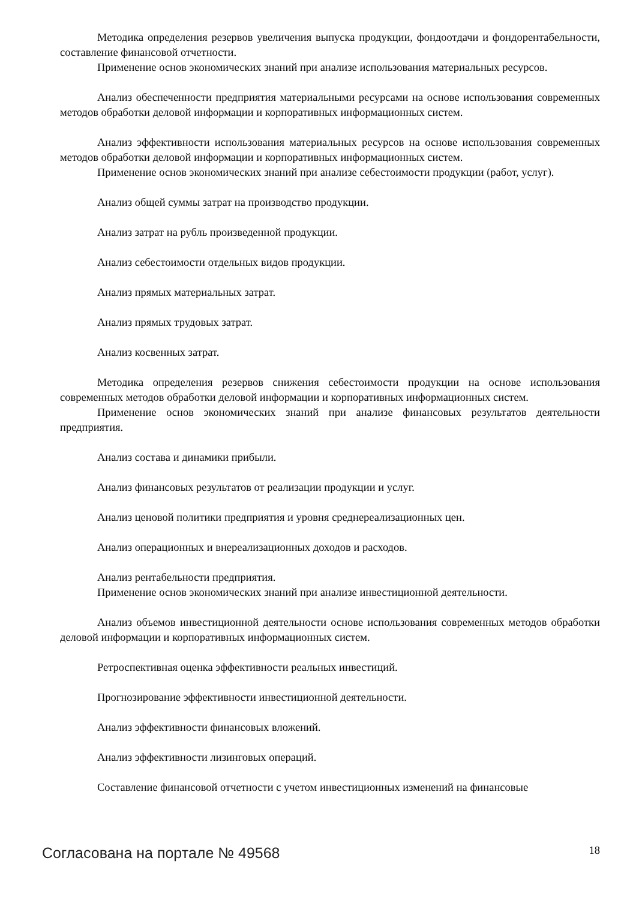Методика определения резервов увеличения выпуска продукции, фондоотдачи и фондорентабельности, составление финансовой отчетности.
Применение основ экономических знаний при анализе использования материальных ресурсов.
Анализ обеспеченности предприятия материальными ресурсами на основе использования современных методов обработки деловой информации и корпоративных информационных систем.
Анализ эффективности использования материальных ресурсов на основе использования современных методов обработки деловой информации и корпоративных информационных систем.
Применение основ экономических знаний при анализе себестоимости продукции (работ, услуг).
Анализ общей суммы затрат на производство продукции.
Анализ затрат на рубль произведенной продукции.
Анализ себестоимости отдельных видов продукции.
Анализ прямых материальных затрат.
Анализ прямых трудовых затрат.
Анализ косвенных затрат.
Методика определения резервов снижения себестоимости продукции на основе использования современных методов обработки деловой информации и корпоративных информационных систем.
Применение основ экономических знаний при анализе финансовых результатов деятельности предприятия.
Анализ состава и динамики прибыли.
Анализ финансовых результатов от реализации продукции и услуг.
Анализ ценовой политики предприятия и уровня среднереализационных цен.
Анализ операционных и внереализационных доходов и расходов.
Анализ рентабельности предприятия.
Применение основ экономических знаний при анализе инвестиционной деятельности.
Анализ объемов инвестиционной деятельности основе использования современных методов обработки деловой информации и корпоративных информационных систем.
Ретроспективная оценка эффективности реальных инвестиций.
Прогнозирование эффективности инвестиционной деятельности.
Анализ эффективности финансовых вложений.
Анализ эффективности лизинговых операций.
Составление финансовой отчетности с учетом инвестиционных изменений на финансовые
Согласована на портале № 49568 18